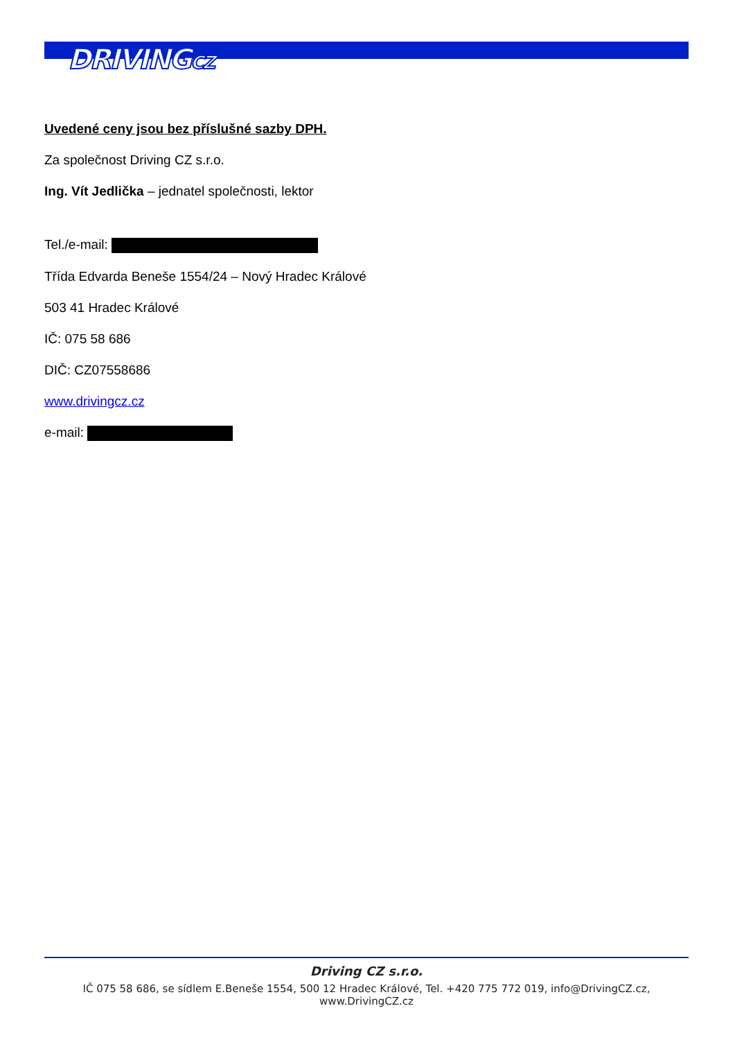DRIVINGCZ
Uvedené ceny jsou bez příslušné sazby DPH.
Za společnost Driving CZ s.r.o.
Ing. Vít Jedlička – jednatel společnosti, lektor
Tel./e-mail:
Třída Edvarda Beneše 1554/24 – Nový Hradec Králové
503 41 Hradec Králové
IČ: 075 58 686
DIČ: CZ07558686
www.drivingcz.cz
e-mail:
Driving CZ s.r.o.
IČ 075 58 686, se sídlem E.Beneše 1554, 500 12 Hradec Králové, Tel. +420 775 772 019, info@DrivingCZ.cz, www.DrivingCZ.cz